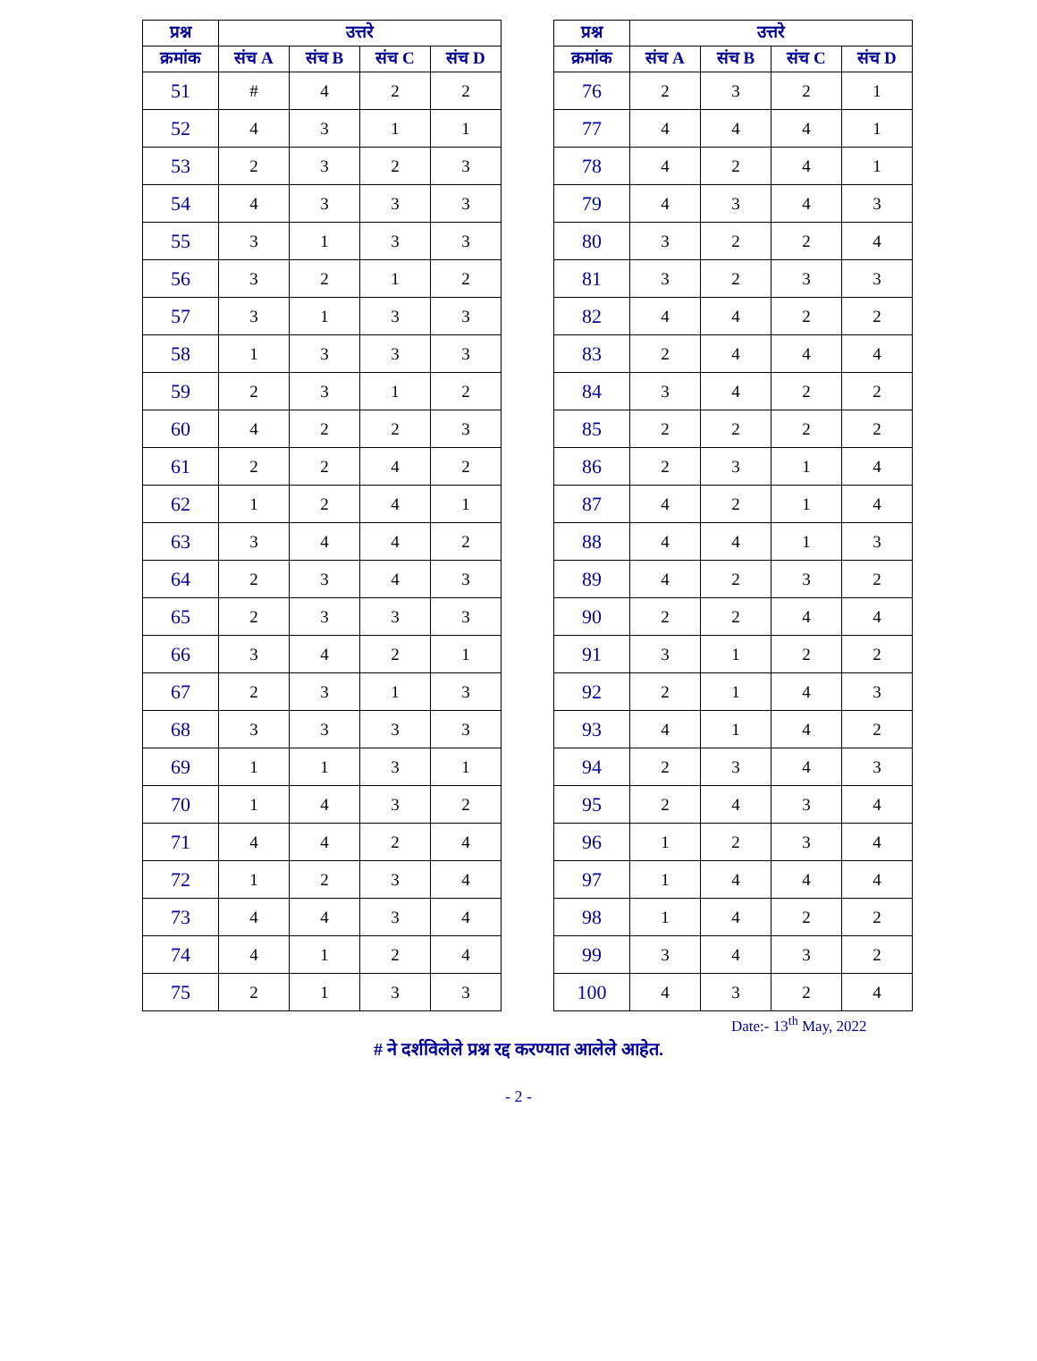| प्रश्न | उत्तरे | | | |
| --- | --- | --- | --- | --- |
| क्रमांक | संच A | संच B | संच C | संच D |
| 51 | # | 4 | 2 | 2 |
| 52 | 4 | 3 | 1 | 1 |
| 53 | 2 | 3 | 2 | 3 |
| 54 | 4 | 3 | 3 | 3 |
| 55 | 3 | 1 | 3 | 3 |
| 56 | 3 | 2 | 1 | 2 |
| 57 | 3 | 1 | 3 | 3 |
| 58 | 1 | 3 | 3 | 3 |
| 59 | 2 | 3 | 1 | 2 |
| 60 | 4 | 2 | 2 | 3 |
| 61 | 2 | 2 | 4 | 2 |
| 62 | 1 | 2 | 4 | 1 |
| 63 | 3 | 4 | 4 | 2 |
| 64 | 2 | 3 | 4 | 3 |
| 65 | 2 | 3 | 3 | 3 |
| 66 | 3 | 4 | 2 | 1 |
| 67 | 2 | 3 | 1 | 3 |
| 68 | 3 | 3 | 3 | 3 |
| 69 | 1 | 1 | 3 | 1 |
| 70 | 1 | 4 | 3 | 2 |
| 71 | 4 | 4 | 2 | 4 |
| 72 | 1 | 2 | 3 | 4 |
| 73 | 4 | 4 | 3 | 4 |
| 74 | 4 | 1 | 2 | 4 |
| 75 | 2 | 1 | 3 | 3 |
| प्रश्न | उत्तरे | | | |
| --- | --- | --- | --- | --- |
| क्रमांक | संच A | संच B | संच C | संच D |
| 76 | 2 | 3 | 2 | 1 |
| 77 | 4 | 4 | 4 | 1 |
| 78 | 4 | 2 | 4 | 1 |
| 79 | 4 | 3 | 4 | 3 |
| 80 | 3 | 2 | 2 | 4 |
| 81 | 3 | 2 | 3 | 3 |
| 82 | 4 | 4 | 2 | 2 |
| 83 | 2 | 4 | 4 | 4 |
| 84 | 3 | 4 | 2 | 2 |
| 85 | 2 | 2 | 2 | 2 |
| 86 | 2 | 3 | 1 | 4 |
| 87 | 4 | 2 | 1 | 4 |
| 88 | 4 | 4 | 1 | 3 |
| 89 | 4 | 2 | 3 | 2 |
| 90 | 2 | 2 | 4 | 4 |
| 91 | 3 | 1 | 2 | 2 |
| 92 | 2 | 1 | 4 | 3 |
| 93 | 4 | 1 | 4 | 2 |
| 94 | 2 | 3 | 4 | 3 |
| 95 | 2 | 4 | 3 | 4 |
| 96 | 1 | 2 | 3 | 4 |
| 97 | 1 | 4 | 4 | 4 |
| 98 | 1 | 4 | 2 | 2 |
| 99 | 3 | 4 | 3 | 2 |
| 100 | 4 | 3 | 2 | 4 |
Date:- 13<sup>th</sup> May, 2022
# ने दर्शविलेले प्रश्न रद्द करण्यात आलेले आहेत.
- 2 -